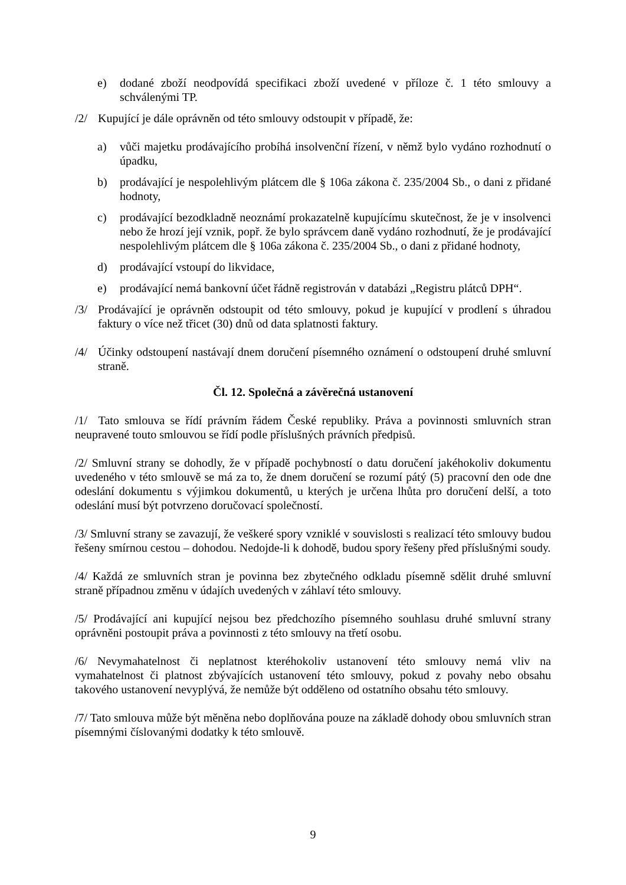e) dodané zboží neodpovídá specifikaci zboží uvedené v příloze č. 1 této smlouvy a schválenými TP.
/2/ Kupující je dále oprávněn od této smlouvy odstoupit v případě, že:
a) vůči majetku prodávajícího probíhá insolvenční řízení, v němž bylo vydáno rozhodnutí o úpadku,
b) prodávající je nespolehlivým plátcem dle § 106a zákona č. 235/2004 Sb., o dani z přidané hodnoty,
c) prodávající bezodkladně neoznámí prokazatelně kupujícímu skutečnost, že je v insolvenci nebo že hrozí její vznik, popř. že bylo správcem daně vydáno rozhodnutí, že je prodávající nespolehlivým plátcem dle § 106a zákona č. 235/2004 Sb., o dani z přidané hodnoty,
d) prodávající vstoupí do likvidace,
e) prodávající nemá bankovní účet řádně registrován v databázi „Registru plátců DPH“.
/3/ Prodávající je oprávněn odstoupit od této smlouvy, pokud je kupující v prodlení s úhradou faktury o více než třicet (30) dnů od data splatnosti faktury.
/4/ Účinky odstoupení nastávají dnem doručení písemného oznámení o odstoupení druhé smluvní straně.
Čl. 12. Společná a závěrečná ustanovení
/1/ Tato smlouva se řídí právním řádem České republiky. Práva a povinnosti smluvních stran neupravené touto smlouvou se řídí podle příslušných právních předpisů.
/2/ Smluvní strany se dohodly, že v případě pochybností o datu doručení jakéhokoliv dokumentu uvedeného v této smlouvě se má za to, že dnem doručení se rozumí pátý (5) pracovní den ode dne odeslání dokumentu s výjimkou dokumentů, u kterých je určena lhůta pro doručení delší, a toto odeslání musí být potvrzeno doručovací společností.
/3/ Smluvní strany se zavazují, že veškeré spory vzniklé v souvislosti s realizací této smlouvy budou řešeny smírnou cestou – dohodou. Nedojde-li k dohodě, budou spory řešeny před příslušnými soudy.
/4/ Každá ze smluvních stran je povinna bez zbytečného odkladu písemně sdělit druhé smluvní straně případnou změnu v údajích uvedených v záhlaví této smlouvy.
/5/ Prodávající ani kupující nejsou bez předchozího písemného souhlasu druhé smluvní strany oprávněni postoupit práva a povinnosti z této smlouvy na třetí osobu.
/6/ Nevymahatelnost či neplatnost kteréhokoliv ustanovení této smlouvy nemá vliv na vymahatelnost či platnost zbývajících ustanovení této smlouvy, pokud z povahy nebo obsahu takového ustanovení nevyplývá, že nemůže být odděleno od ostatního obsahu této smlouvy.
/7/ Tato smlouva může být měněna nebo doplňována pouze na základě dohody obou smluvních stran písemnými číslovanými dodatky k této smlouvě.
9